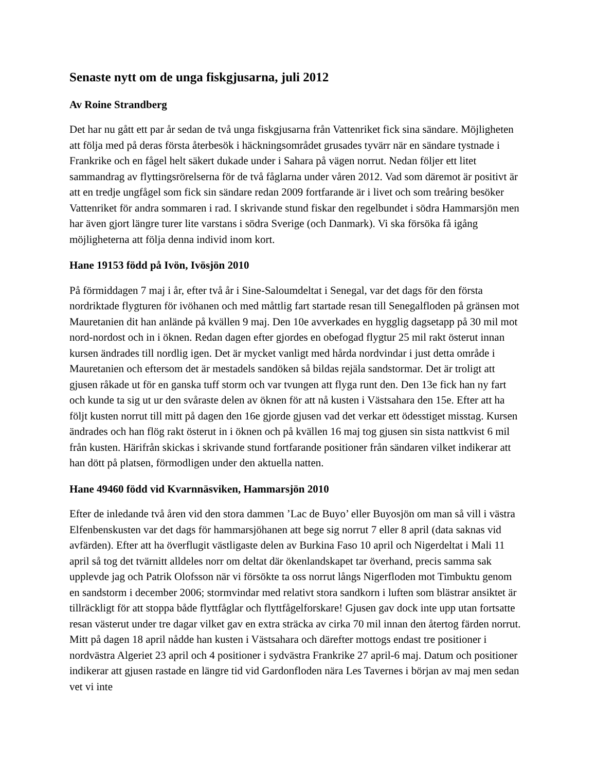Senaste nytt om de unga fiskgjusarna, juli 2012
Av Roine Strandberg
Det har nu gått ett par år sedan de två unga fiskgjusarna från Vattenriket fick sina sändare. Möjligheten att följa med på deras första återbesök i häckningsområdet grusades tyvärr när en sändare tystnade i Frankrike och en fågel helt säkert dukade under i Sahara på vägen norrut. Nedan följer ett litet sammandrag av flyttingsrörelserna för de två fåglarna under våren 2012. Vad som däremot är positivt är att en tredje ungfågel som fick sin sändare redan 2009 fortfarande är i livet och som treåring besöker Vattenriket för andra sommaren i rad. I skrivande stund fiskar den regelbundet i södra Hammarsjön men har även gjort längre turer lite varstans i södra Sverige (och Danmark). Vi ska försöka få igång möjligheterna att följa denna individ inom kort.
Hane 19153 född på Ivön, Ivösjön 2010
På förmiddagen 7 maj i år, efter två år i Sine-Saloumdeltat i Senegal, var det dags för den första nordriktade flygturen för ivöhanen och med måttlig fart startade resan till Senegalfloden på gränsen mot Mauretanien dit han anlände på kvällen 9 maj. Den 10e avverkades en hygglig dagsetapp på 30 mil mot nord-nordost och in i öknen. Redan dagen efter gjordes en obefogad flygtur 25 mil rakt österut innan kursen ändrades till nordlig igen. Det är mycket vanligt med hårda nordvindar i just detta område i Mauretanien och eftersom det är mestadels sandöken så bildas rejäla sandstormar. Det är troligt att gjusen råkade ut för en ganska tuff storm och var tvungen att flyga runt den. Den 13e fick han ny fart och kunde ta sig ut ur den svåraste delen av öknen för att nå kusten i Västsahara den 15e. Efter att ha följt kusten norrut till mitt på dagen den 16e gjorde gjusen vad det verkar ett ödesstiget misstag. Kursen ändrades och han flög rakt österut in i öknen och på kvällen 16 maj tog gjusen sin sista nattkvist 6 mil från kusten. Härifrån skickas i skrivande stund fortfarande positioner från sändaren vilket indikerar att han dött på platsen, förmodligen under den aktuella natten.
Hane 49460 född vid Kvarnnäsviken, Hammarsjön 2010
Efter de inledande två åren vid den stora dammen ’Lac de Buyo’ eller Buyosjön om man så vill i västra Elfenbenskusten var det dags för hammarsjöhanen att bege sig norrut 7 eller 8 april (data saknas vid avfärden). Efter att ha överflugit västligaste delen av Burkina Faso 10 april och Nigerdeltat i Mali 11 april så tog det tvärnitt alldeles norr om deltat där ökenlandskapet tar överhand, precis samma sak upplevde jag och Patrik Olofsson när vi försökte ta oss norrut långs Nigerfloden mot Timbuktu genom en sandstorm i december 2006; stormvindar med relativt stora sandkorn i luften som blästrar ansiktet är tillräckligt för att stoppa både flyttfåglar och flyttfågelforskare! Gjusen gav dock inte upp utan fortsatte resan västerut under tre dagar vilket gav en extra sträcka av cirka 70 mil innan den återtog färden norrut. Mitt på dagen 18 april nådde han kusten i Västsahara och därefter mottogs endast tre positioner i nordvästra Algeriet 23 april och 4 positioner i sydvästra Frankrike 27 april-6 maj. Datum och positioner indikerar att gjusen rastade en längre tid vid Gardonfloden nära Les Tavernes i början av maj men sedan vet vi inte